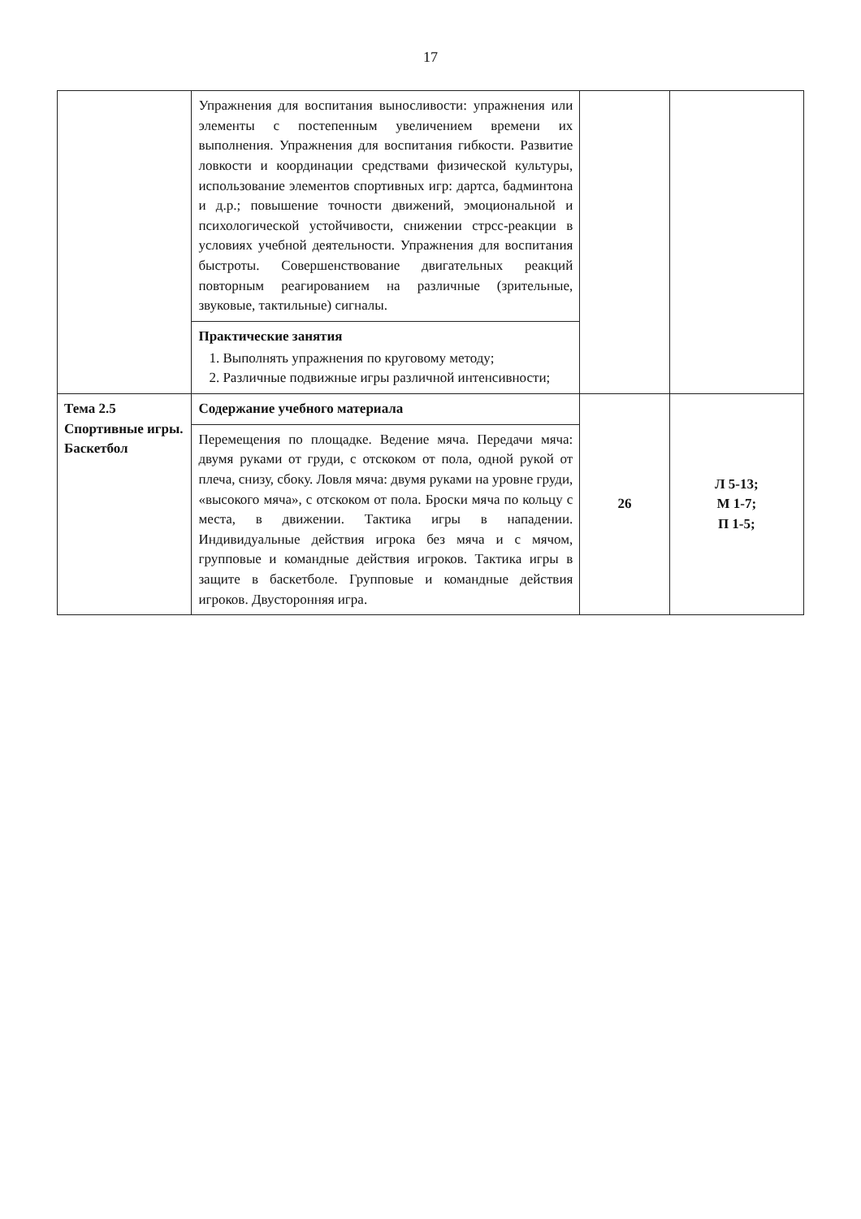17
| | Упражнения для воспитания выносливости: упражнения или элементы с постепенным увеличением времени их выполнения. Упражнения для воспитания гибкости. Развитие ловкости и координации средствами физической культуры, использование элементов спортивных игр: дартса, бадминтона и д.р.; повышение точности движений, эмоциональной и психологической устойчивости, снижении стрсс-реакции в условиях учебной деятельности. Упражнения для воспитания быстроты. Совершенствование двигательных реакций повторным реагированием на различные (зрительные, звуковые, тактильные) сигналы. Практические занятия 1. Выполнять упражнения по круговому методу; 2. Различные подвижные игры различной интенсивности; | | |
| Тема 2.5 Спортивные игры. Баскетбол | Содержание учебного материала Перемещения по площадке. Ведение мяча. Передачи мяча: двумя руками от груди, с отскоком от пола, одной рукой от плеча, снизу, сбоку. Ловля мяча: двумя руками на уровне груди, «высокого мяча», с отскоком от пола. Броски мяча по кольцу с места, в движении. Тактика игры в нападении. Индивидуальные действия игрока без мяча и с мячом, групповые и командные действия игроков. Тактика игры в защите в баскетболе. Групповые и командные действия игроков. Двусторонняя игра. | 26 | Л 5-13; М 1-7; П 1-5; |